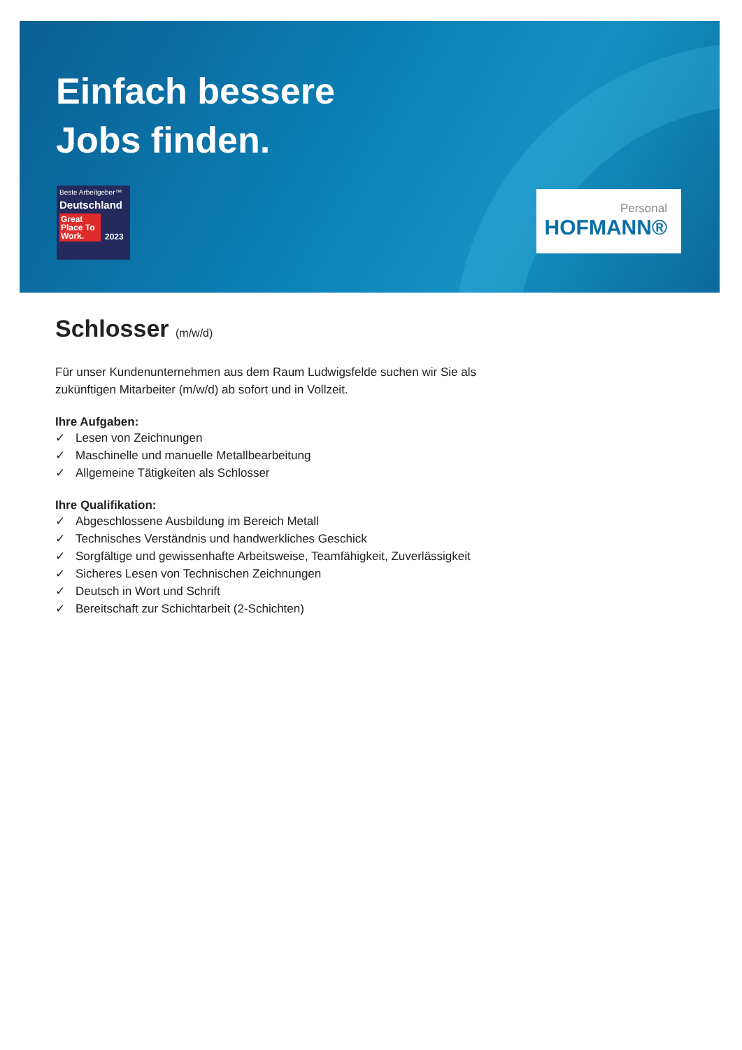Einfach bessere
Jobs finden.
Beste Arbeitgeber™
Deutschland
Great Place To Work. 2023
Personal
HOFMANN®
Schlosser (m/w/d)
Für unser Kundenunternehmen aus dem Raum Ludwigsfelde suchen wir Sie als zukünftigen Mitarbeiter (m/w/d) ab sofort und in Vollzeit.
Ihre Aufgaben:
✓ Lesen von Zeichnungen
✓ Maschinelle und manuelle Metallbearbeitung
✓ Allgemeine Tätigkeiten als Schlosser
Ihre Qualifikation:
✓ Abgeschlossene Ausbildung im Bereich Metall
✓ Technisches Verständnis und handwerkliches Geschick
✓ Sorgfältige und gewissenhafte Arbeitsweise, Teamfähigkeit, Zuverlässigkeit
✓ Sicheres Lesen von Technischen Zeichnungen
✓ Deutsch in Wort und Schrift
✓ Bereitschaft zur Schichtarbeit (2-Schichten)